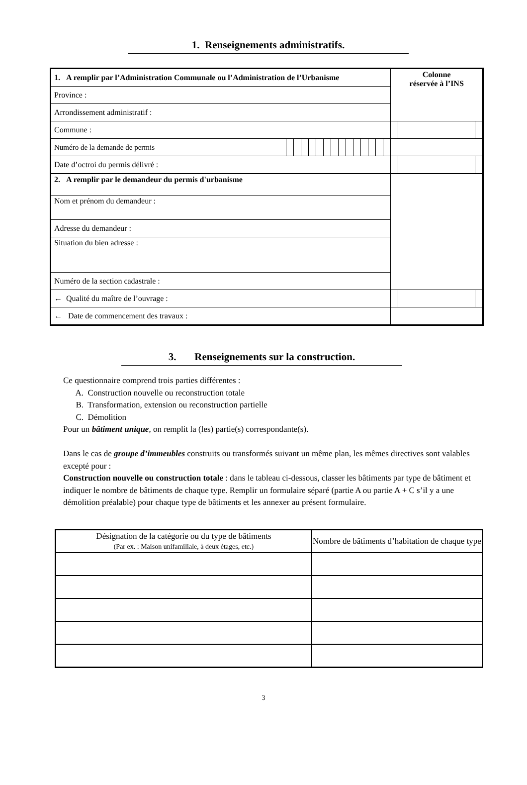1. Renseignements administratifs.
| 1. A remplir par l’Administration Communale ou l’Administration de l’Urbanisme | | | | | | | | | | | | | | | Colonne réservée à l’INS | | |
| Province : | | | | | | | | | | | | | | | | | |
| Arrondissement administratif : | | | | | | | | | | | | | | | | | |
| Commune : | | | | | | | | | | | | | | | | | |
| Numéro de la demande de permis | | | | | | | | | | | | | | | | | |
| Date d’octroi du permis délivré : | | | | | | | | | | | | | | | | | |
| 2. A remplir par le demandeur du permis d'urbanisme | | | | | | | | | | | | | | | | | |
| Nom et prénom du demandeur : | | | | | | | | | | | | | | | | | |
| Adresse du demandeur : | | | | | | | | | | | | | | | | | |
| Situation du bien adresse : | | | | | | | | | | | | | | | | | |
| Numéro de la section cadastrale : | | | | | | | | | | | | | | | | | |
| ← Qualité du maître de l’ouvrage : | | | | | | | | | | | | | | | | | |
| ← Date de commencement des travaux : | | | | | | | | | | | | | | | | | |
3. Renseignements sur la construction.
Ce questionnaire comprend trois parties différentes :
A. Construction nouvelle ou reconstruction totale
B. Transformation, extension ou reconstruction partielle
C. Démolition
Pour un bâtiment unique, on remplit la (les) partie(s) correspondante(s).
Dans le cas de groupe d’immeubles construits ou transformés suivant un même plan, les mêmes directives sont valables excepté pour :
Construction nouvelle ou construction totale : dans le tableau ci-dessous, classer les bâtiments par type de bâtiment et indiquer le nombre de bâtiments de chaque type. Remplir un formulaire séparé (partie A ou partie A + C s’il y a une démolition préalable) pour chaque type de bâtiments et les annexer au présent formulaire.
| Désignation de la catégorie ou du type de bâtiments (Par ex. : Maison unifamiliale, à deux étages, etc.) | Nombre de bâtiments d’habitation de chaque type |
| --- | --- |
3